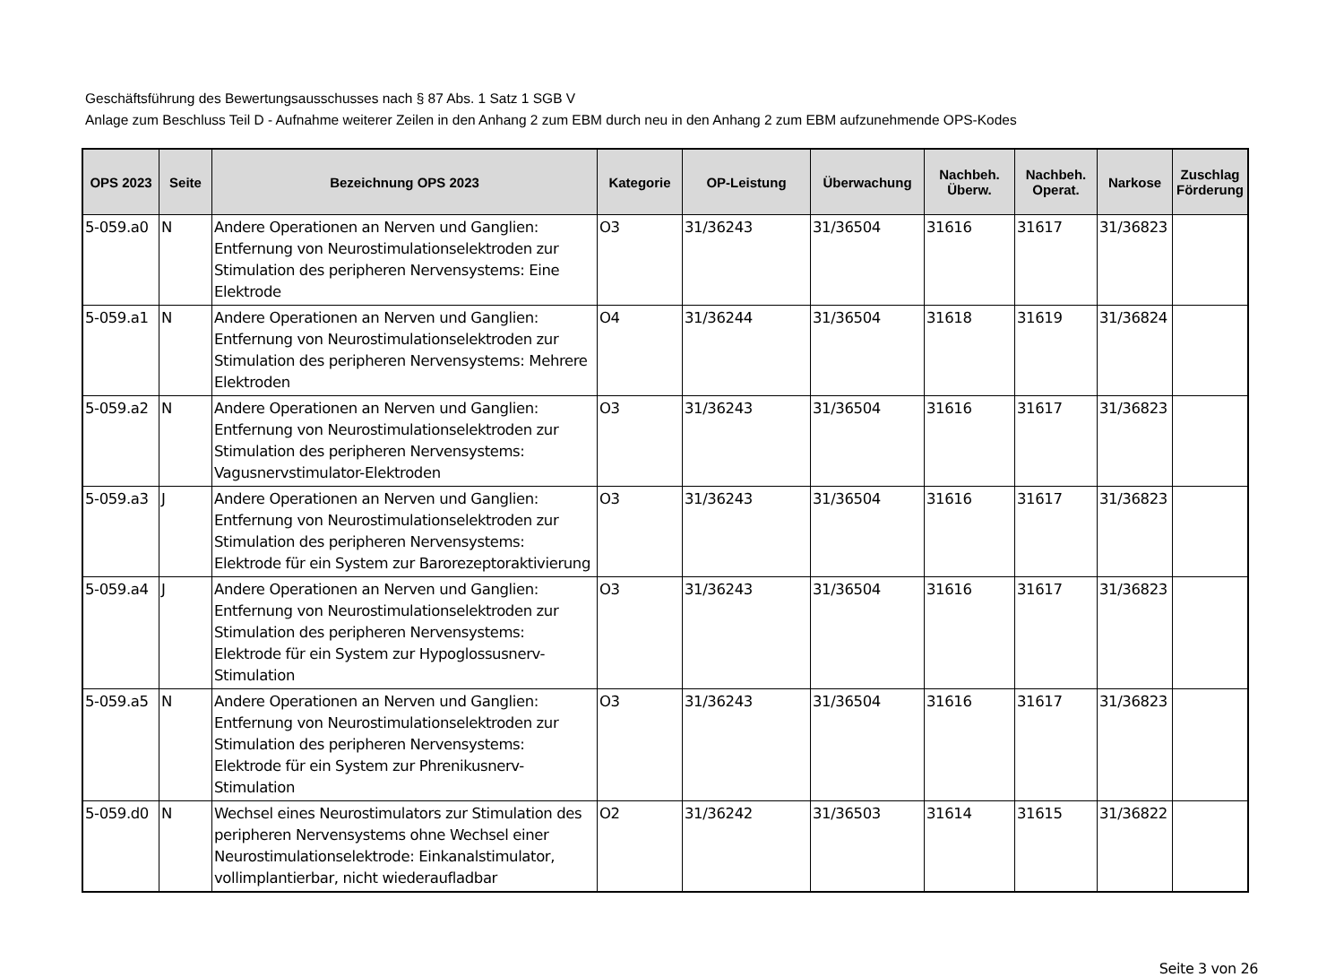Geschäftsführung des Bewertungsausschusses nach § 87 Abs. 1 Satz 1 SGB V
Anlage zum Beschluss Teil D - Aufnahme weiterer Zeilen in den Anhang 2 zum EBM durch neu in den Anhang 2 zum EBM aufzunehmende OPS-Kodes
| OPS 2023 | Seite | Bezeichnung OPS 2023 | Kategorie | OP-Leistung | Überwachung | Nachbeh. Überw. | Nachbeh. Operat. | Narkose | Zuschlag Förderung |
| --- | --- | --- | --- | --- | --- | --- | --- | --- | --- |
| 5-059.a0 | N | Andere Operationen an Nerven und Ganglien: Entfernung von Neurostimulationselektroden zur Stimulation des peripheren Nervensystems: Eine Elektrode | O3 | 31/36243 | 31/36504 | 31616 | 31617 | 31/36823 | |
| 5-059.a1 | N | Andere Operationen an Nerven und Ganglien: Entfernung von Neurostimulationselektroden zur Stimulation des peripheren Nervensystems: Mehrere Elektroden | O4 | 31/36244 | 31/36504 | 31618 | 31619 | 31/36824 | |
| 5-059.a2 | N | Andere Operationen an Nerven und Ganglien: Entfernung von Neurostimulationselektroden zur Stimulation des peripheren Nervensystems: Vagusnervstimulator-Elektroden | O3 | 31/36243 | 31/36504 | 31616 | 31617 | 31/36823 | |
| 5-059.a3 | J | Andere Operationen an Nerven und Ganglien: Entfernung von Neurostimulationselektroden zur Stimulation des peripheren Nervensystems: Elektrode für ein System zur Barorezeptoraktivierung | O3 | 31/36243 | 31/36504 | 31616 | 31617 | 31/36823 | |
| 5-059.a4 | J | Andere Operationen an Nerven und Ganglien: Entfernung von Neurostimulationselektroden zur Stimulation des peripheren Nervensystems: Elektrode für ein System zur Hypoglossusnerv-Stimulation | O3 | 31/36243 | 31/36504 | 31616 | 31617 | 31/36823 | |
| 5-059.a5 | N | Andere Operationen an Nerven und Ganglien: Entfernung von Neurostimulationselektroden zur Stimulation des peripheren Nervensystems: Elektrode für ein System zur Phrenikusnerv-Stimulation | O3 | 31/36243 | 31/36504 | 31616 | 31617 | 31/36823 | |
| 5-059.d0 | N | Wechsel eines Neurostimulators zur Stimulation des peripheren Nervensystems ohne Wechsel einer Neurostimulationselektrode: Einkanalstimulator, vollimplantierbar, nicht wiederaufladbar | O2 | 31/36242 | 31/36503 | 31614 | 31615 | 31/36822 | |
Seite 3 von 26